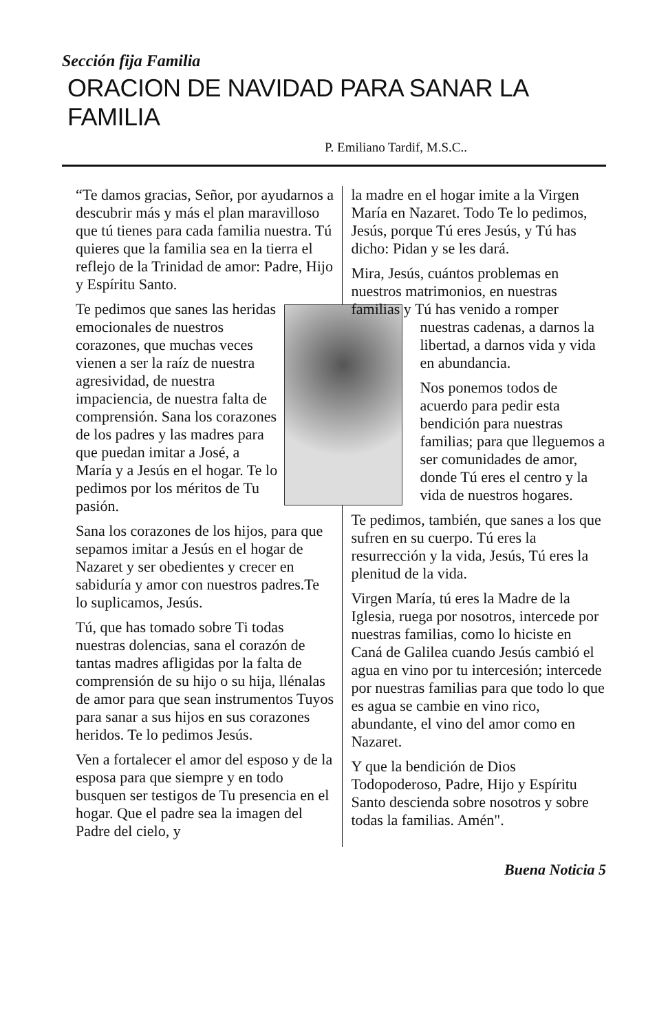Sección fija Familia
ORACION DE NAVIDAD PARA SANAR LA FAMILIA
P. Emiliano Tardif, M.S.C..
“Te damos gracias, Señor, por ayudarnos a descubrir más y más el plan maravilloso que tú tienes para cada familia nuestra. Tú quieres que la familia sea en la tierra el reflejo de la Trinidad de amor: Padre, Hijo y Espíritu Santo.
Te pedimos que sanes las heridas emocionales de nuestros corazones, que muchas veces vienen a ser la raíz de nuestra agresividad, de nuestra impaciencia, de nuestra falta de comprensión. Sana los corazones de los padres y las madres para que puedan imitar a José, a María y a Jesús en el hogar. Te lo pedimos por los méritos de Tu pasión.
Sana los corazones de los hijos, para que sepamos imitar a Jesús en el hogar de Nazaret y ser obedientes y crecer en sabiduría y amor con nuestros padres.Te lo suplicamos, Jesús.
Tú, que has tomado sobre Ti todas nuestras dolencias, sana el corazón de tantas madres afligidas por la falta de comprensión de su hijo o su hija, llénalas de amor para que sean instrumentos Tuyos para sanar a sus hijos en sus corazones heridos. Te lo pedimos Jesús.
Ven a fortalecer el amor del esposo y de la esposa para que siempre y en todo busquen ser testigos de Tu presencia en el hogar. Que el padre sea la imagen del Padre del cielo, y
la madre en el hogar imite a la Virgen María en Nazaret. Todo Te lo pedimos, Jesús, porque Tú eres Jesús, y Tú has dicho: Pidan y se les dará.
Mira, Jesús, cuántos problemas en nuestros matrimonios, en nuestras familias y Tú has venido a romper
nuestras cadenas, a darnos la libertad, a darnos vida y vida en abundancia.
Nos ponemos todos de acuerdo para pedir esta bendición para nuestras familias; para que lleguemos a ser comunidades de amor, donde Tú eres el centro y la vida de nuestros hogares.
Te pedimos, también, que sanes a los que sufren en su cuerpo. Tú eres la resurrección y la vida, Jesús, Tú eres la plenitud de la vida.
Virgen María, tú eres la Madre de la Iglesia, ruega por nosotros, intercede por nuestras familias, como lo hiciste en Caná de Galilea cuando Jesús cambió el agua en vino por tu intercesión; intercede por nuestras familias para que todo lo que es agua se cambie en vino rico, abundante, el vino del amor como en Nazaret.
Y que la bendición de Dios Todopoderoso, Padre, Hijo y Espíritu Santo descienda sobre nosotros y sobre todas la familias. Amén".
Buena Noticia 5